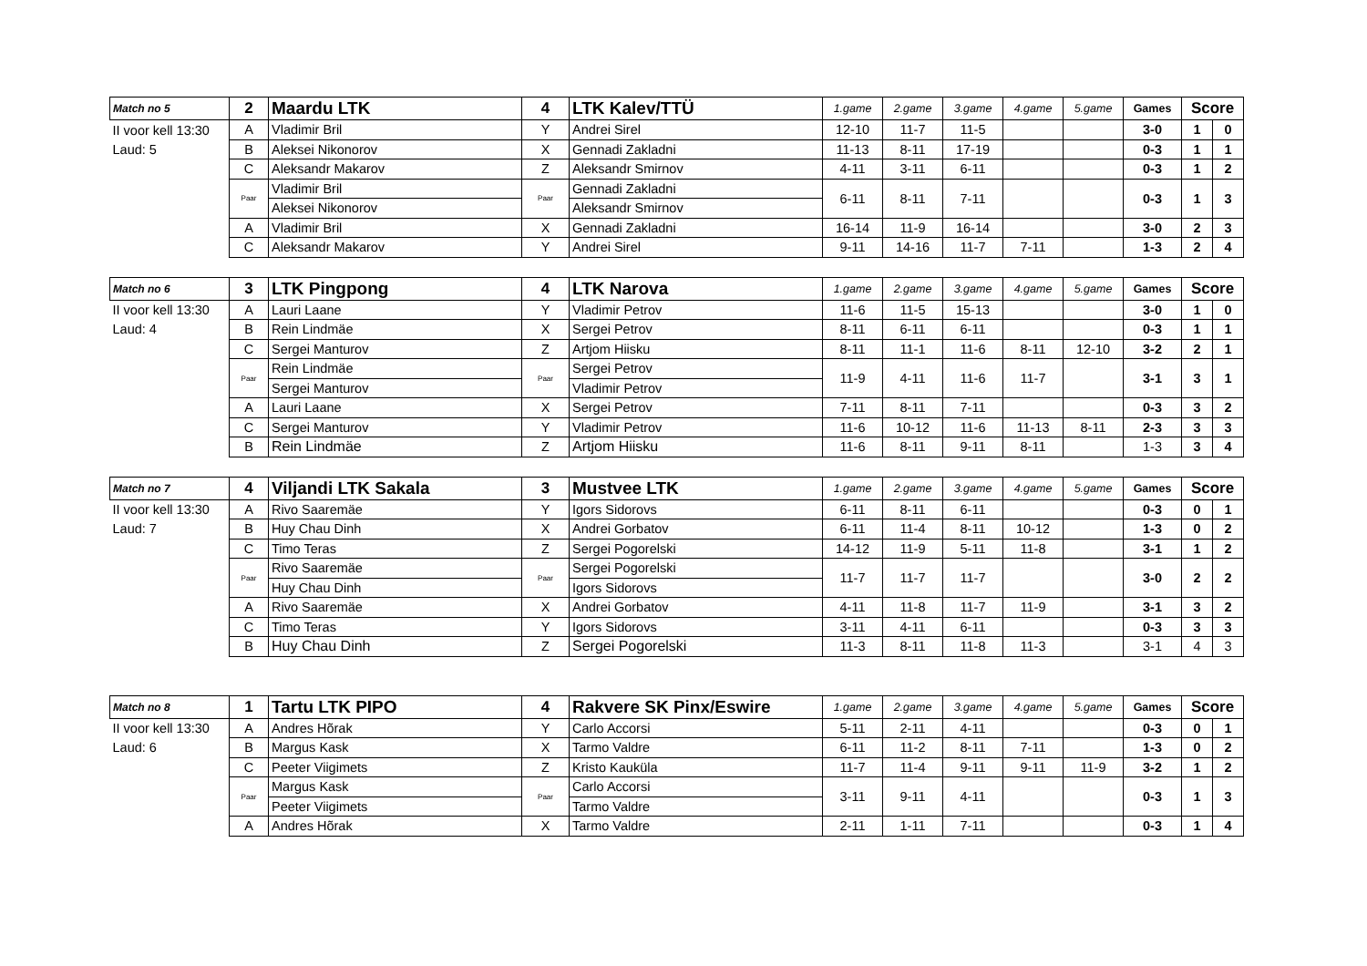| Match no 5 | 2 | Maardu LTK | 4 | LTK Kalev/TTÜ | 1.game | 2.game | 3.game | 4.game | 5.game | Games | Score | |
| --- | --- | --- | --- | --- | --- | --- | --- | --- | --- | --- | --- | --- |
| II voor kell 13:30 | A | Vladimir Bril | Y | Andrei Sirel | 12-10 | 11-7 | 11-5 | | | 3-0 | 1 | 0 |
| Laud: 5 | B | Aleksei Nikonorov | X | Gennadi Zakladni | 11-13 | 8-11 | 17-19 | | | 0-3 | 1 | 1 |
| | C | Aleksandr Makarov | Z | Aleksandr Smirnov | 4-11 | 3-11 | 6-11 | | | 0-3 | 1 | 2 |
| | Paar | Vladimir Bril | Paar | Gennadi Zakladni | 6-11 | 8-11 | 7-11 | | | 0-3 | 1 | 3 |
| | | Aleksei Nikonorov | | Aleksandr Smirnov | | | | | | | | |
| | A | Vladimir Bril | X | Gennadi Zakladni | 16-14 | 11-9 | 16-14 | | | 3-0 | 2 | 3 |
| | C | Aleksandr Makarov | Y | Andrei Sirel | 9-11 | 14-16 | 11-7 | 7-11 | | 1-3 | 2 | 4 |
| Match no 6 | 3 | LTK Pingpong | 4 | LTK Narova | 1.game | 2.game | 3.game | 4.game | 5.game | Games | Score | |
| --- | --- | --- | --- | --- | --- | --- | --- | --- | --- | --- | --- | --- |
| II voor kell 13:30 | A | Lauri Laane | Y | Vladimir Petrov | 11-6 | 11-5 | 15-13 | | | 3-0 | 1 | 0 |
| Laud: 4 | B | Rein Lindmäe | X | Sergei Petrov | 8-11 | 6-11 | 6-11 | | | 0-3 | 1 | 1 |
| | C | Sergei Manturov | Z | Artjom Hiisku | 8-11 | 11-1 | 11-6 | 8-11 | 12-10 | 3-2 | 2 | 1 |
| | Paar | Rein Lindmäe | Paar | Sergei Petrov | 11-9 | 4-11 | 11-6 | 11-7 | | 3-1 | 3 | 1 |
| | | Sergei Manturov | | Vladimir Petrov | | | | | | | | |
| | A | Lauri Laane | X | Sergei Petrov | 7-11 | 8-11 | 7-11 | | | 0-3 | 3 | 2 |
| | C | Sergei Manturov | Y | Vladimir Petrov | 11-6 | 10-12 | 11-6 | 11-13 | 8-11 | 2-3 | 3 | 3 |
| | B | Rein Lindmäe | Z | Artjom Hiisku | 11-6 | 8-11 | 9-11 | 8-11 | | 1-3 | 3 | 4 |
| Match no 7 | 4 | Viljandi LTK Sakala | 3 | Mustvee LTK | 1.game | 2.game | 3.game | 4.game | 5.game | Games | Score | |
| --- | --- | --- | --- | --- | --- | --- | --- | --- | --- | --- | --- | --- |
| II voor kell 13:30 | A | Rivo Saaremäe | Y | Igors Sidorovs | 6-11 | 8-11 | 6-11 | | | 0-3 | 0 | 1 |
| Laud: 7 | B | Huy Chau Dinh | X | Andrei Gorbatov | 6-11 | 11-4 | 8-11 | 10-12 | | 1-3 | 0 | 2 |
| | C | Timo Teras | Z | Sergei Pogorelski | 14-12 | 11-9 | 5-11 | 11-8 | | 3-1 | 1 | 2 |
| | Paar | Rivo Saaremäe | Paar | Sergei Pogorelski | 11-7 | 11-7 | 11-7 | | | 3-0 | 2 | 2 |
| | | Huy Chau Dinh | | Igors Sidorovs | | | | | | | | |
| | A | Rivo Saaremäe | X | Andrei Gorbatov | 4-11 | 11-8 | 11-7 | 11-9 | | 3-1 | 3 | 2 |
| | C | Timo Teras | Y | Igors Sidorovs | 3-11 | 4-11 | 6-11 | | | 0-3 | 3 | 3 |
| | B | Huy Chau Dinh | Z | Sergei Pogorelski | 11-3 | 8-11 | 11-8 | 11-3 | | 3-1 | 4 | 3 |
| Match no 8 | 1 | Tartu LTK PIPO | 4 | Rakvere SK Pinx/Eswire | 1.game | 2.game | 3.game | 4.game | 5.game | Games | Score | |
| --- | --- | --- | --- | --- | --- | --- | --- | --- | --- | --- | --- | --- |
| II voor kell 13:30 | A | Andres Hõrak | Y | Carlo Accorsi | 5-11 | 2-11 | 4-11 | | | 0-3 | 0 | 1 |
| Laud: 6 | B | Margus Kask | X | Tarmo Valdre | 6-11 | 11-2 | 8-11 | 7-11 | | 1-3 | 0 | 2 |
| | C | Peeter Viigimets | Z | Kristo Kauküla | 11-7 | 11-4 | 9-11 | 9-11 | 11-9 | 3-2 | 1 | 2 |
| | Paar | Margus Kask | Paar | Carlo Accorsi | 3-11 | 9-11 | 4-11 | | | 0-3 | 1 | 3 |
| | | Peeter Viigimets | | Tarmo Valdre | | | | | | | | |
| | A | Andres Hõrak | X | Tarmo Valdre | 2-11 | 1-11 | 7-11 | | | 0-3 | 1 | 4 |